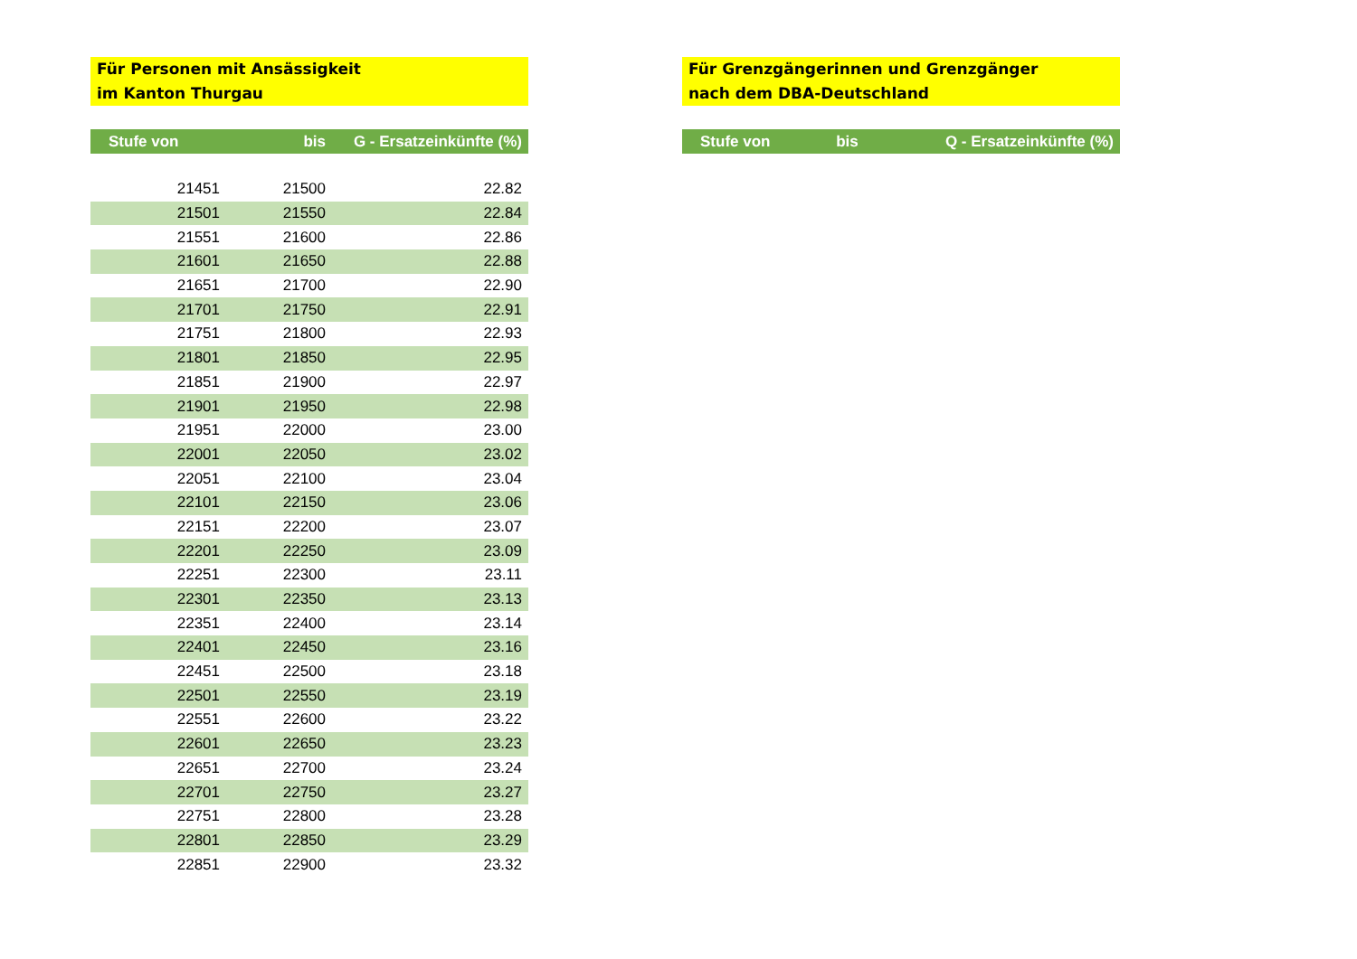Für Personen mit Ansässigkeit
im Kanton Thurgau
| Stufe von | bis | G - Ersatzeinkünfte (%) |
| --- | --- | --- |
| 21451 | 21500 | 22.82 |
| 21501 | 21550 | 22.84 |
| 21551 | 21600 | 22.86 |
| 21601 | 21650 | 22.88 |
| 21651 | 21700 | 22.90 |
| 21701 | 21750 | 22.91 |
| 21751 | 21800 | 22.93 |
| 21801 | 21850 | 22.95 |
| 21851 | 21900 | 22.97 |
| 21901 | 21950 | 22.98 |
| 21951 | 22000 | 23.00 |
| 22001 | 22050 | 23.02 |
| 22051 | 22100 | 23.04 |
| 22101 | 22150 | 23.06 |
| 22151 | 22200 | 23.07 |
| 22201 | 22250 | 23.09 |
| 22251 | 22300 | 23.11 |
| 22301 | 22350 | 23.13 |
| 22351 | 22400 | 23.14 |
| 22401 | 22450 | 23.16 |
| 22451 | 22500 | 23.18 |
| 22501 | 22550 | 23.19 |
| 22551 | 22600 | 23.22 |
| 22601 | 22650 | 23.23 |
| 22651 | 22700 | 23.24 |
| 22701 | 22750 | 23.27 |
| 22751 | 22800 | 23.28 |
| 22801 | 22850 | 23.29 |
| 22851 | 22900 | 23.32 |
Für Grenzgängerinnen und Grenzgänger
nach dem DBA-Deutschland
| Stufe von | bis | Q - Ersatzeinkünfte (%) |
| --- | --- | --- |